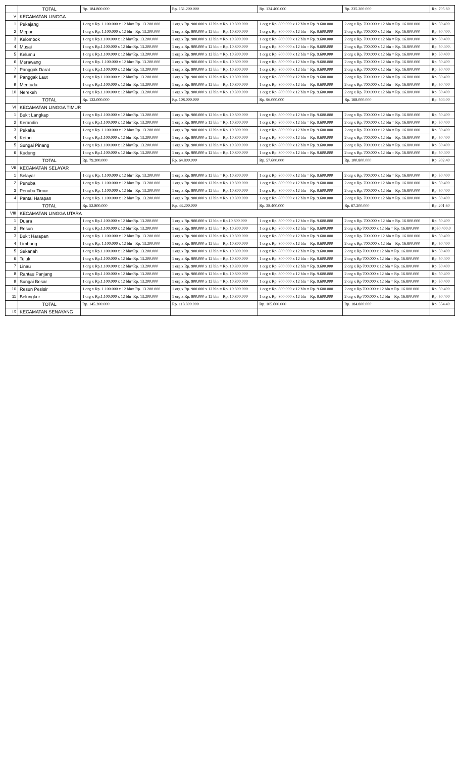| | TOTAL | Rp. 184.800.000 | Rp. 151.200.000 | Rp. 134.400.000 | Rp. 235.200.000 | Rp. 705.60 |
| V | KECAMATAN LINGGA | | | | | |
| 1 | Pekajang | 1 org x Rp. 1.100.000 x 12 bln= Rp. 13.200.000 | 1 org x Rp. 900.000 x 12 bln = Rp. 10.800.000 | 1 org x Rp. 800.000 x 12 bln = Rp. 9.600.000 | 2 org x Rp. 700.000 x 12 bln = Rp. 16.800.000 | Rp. 50.400. |
| 2 | Mepar | 1 org x Rp. 1.100.000 x 12 bln= Rp. 13.200.000 | 1 org x Rp. 900.000 x 12 bln = Rp. 10.800.000 | 1 org x Rp. 800.000 x 12 bln = Rp. 9.600.000 | 2 org x Rp. 700.000 x 12 bln = Rp. 16.800.000 | Rp. 50.400. |
| 3 | Kelombok | 1 org x Rp.1.100.000 x 12 bln=Rp. 13.200.000 | 1 org x Rp. 900.000 x 12 bln = Rp. 10.800.000 | 1 org x Rp. 800.000 x 12 bln = Rp. 9.600.000 | 2 org x Rp. 700.000 x 12 bln = Rp. 16.800.000 | Rp. 50.400. |
| 4 | Musai | 1 org x Rp.1.100.000 x 12 bln=Rp. 13.200.000 | 1 org x Rp. 900.000 x 12 bln = Rp. 10.800.000 | 1 org x Rp. 800.000 x 12 bln = Rp. 9.600.000 | 2 org x Rp. 700.000 x 12 bln = Rp. 16.800.000 | Rp. 50.400. |
| 5 | Kelumu | 1 org x Rp.1.100.000 x 12 bln=Rp. 13.200.000 | 1 org x Rp. 900.000 x 12 bln = Rp. 10.800.000 | 1 org x Rp. 800.000 x 12 bln = Rp. 9.600.000 | 2 org x Rp. 700.000 x 12 bln = Rp. 16.800.000 | Rp. 50.400 |
| 6 | Merawang | 1 org x Rp. 1.100.000 x 12 bln= Rp. 13.200.000 | 1 org x Rp. 900.000 x 12 bln = Rp. 10.800.000 | 1 org x Rp. 800.000 x 12 bln = Rp. 9.600.000 | 2 org x Rp. 700.000 x 12 bln = Rp. 16.800.000 | Rp. 50.400 |
| 7 | Panggak Darat | 1 org x Rp.1.100.000 x 12 bln=Rp. 13.200.000 | 1 org x Rp. 900.000 x 12 bln = Rp. 10.800.000 | 1 org x Rp. 800.000 x 12 bln = Rp. 9.600.000 | 2 org x Rp. 700.000 x 12 bln = Rp. 16.800.000 | Rp. 50.400 |
| 8 | Panggak Laut | 1 org x Rp.1.100.000 x 12 bln=Rp. 13.200.000 | 1 org x Rp. 900.000 x 12 bln = Rp. 10.800.000 | 1 org x Rp. 800.000 x 12 bln = Rp. 9.600.000 | 2 org x Rp. 700.000 x 12 bln = Rp. 16.800.000 | Rp. 50.400 |
| 9 | Mentuda | 1 org x Rp.1.100.000 x 12 bln=Rp. 13.200.000 | 1 org x Rp. 900.000 x 12 bln = Rp. 10.800.000 | 1 org x Rp. 800.000 x 12 bln = Rp. 9.600.000 | 2 org x Rp. 700.000 x 12 bln = Rp. 16.800.000 | Rp. 50.400 |
| 10 | Nerekeh | 1 org x Rp.1.100.000 x 12 bln=Rp. 13.200.000 | 1 org x Rp. 900.000 x 12 bln = Rp. 10.800.000 | 1 org x Rp. 800.000 x 12 bln = Rp. 9.600.000 | 2 org x Rp. 700.000 x 12 bln = Rp. 16.800.000 | Rp. 50.400 |
| | TOTAL | Rp. 132.000.000 | Rp. 108.000.000 | Rp. 96.000.000 | Rp. 168.000.000 | Rp. 504.00 |
| VI | KECAMATAN LINGGA TIMUR | | | | | |
| 1 | Bukit Langkap | 1 org x Rp.1.100.000 x 12 bln=Rp. 13.200.000 | 1 org x Rp. 900.000 x 12 bln = Rp. 10.800.000 | 1 org x Rp. 800.000 x 12 bln = Rp. 9.600.000 | 2 org x Rp. 700.000 x 12 bln = Rp. 16.800.000 | Rp. 50.400 |
| 2 | Kerandin | 1 org x Rp.1.100.000 x 12 bln=Rp. 13.200.000 | 1 org x Rp. 900.000 x 12 bln = Rp. 10.800.000 | 1 org x Rp. 800.000 x 12 bln = Rp. 9.600.000 | 2 org x Rp. 700.000 x 12 bln = Rp. 16.800.000 | Rp. 50.400 |
| 3 | Pekaka | 1 org x Rp. 1.100.000 x 12 bln= Rp. 13.200.000 | 1 org x Rp. 900.000 x 12 bln = Rp. 10.800.000 | 1 org x Rp. 800.000 x 12 bln = Rp. 9.600.000 | 2 org x Rp. 700.000 x 12 bln = Rp. 16.800.000 | Rp. 50.400 |
| 4 | Keton | 1 org x Rp.1.100.000 x 12 bln=Rp. 13.200.000 | 1 org x Rp. 900.000 x 12 bln = Rp. 10.800.000 | 1 org x Rp. 800.000 x 12 bln = Rp. 9.600.000 | 2 org x Rp. 700.000 x 12 bln = Rp. 16.800.000 | Rp. 50.400 |
| 5 | Sungai Pinang | 1 org x Rp.1.100.000 x 12 bln=Rp. 13.200.000 | 1 org x Rp. 900.000 x 12 bln = Rp. 10.800.000 | 1 org x Rp. 800.000 x 12 bln = Rp. 9.600.000 | 2 org x Rp. 700.000 x 12 bln = Rp. 16.800.000 | Rp. 50.400 |
| 6 | Kudung | 1 org x Rp.1.100.000 x 12 bln=Rp. 13.200.000 | 1 org x Rp. 900.000 x 12 bln = Rp. 10.800.000 | 1 org x Rp. 800.000 x 12 bln = Rp. 9.600.000 | 2 org x Rp. 700.000 x 12 bln = Rp. 16.800.000 | Rp. 50.400 |
| | TOTAL | Rp. 79.200.000 | Rp. 64.800.000 | Rp. 57.600.000 | Rp. 100.800.000 | Rp. 302.40 |
| VII | KECAMATAN SELAYAR | | | | | |
| 1 | Selayar | 1 org x Rp. 1.100.000 x 12 bln= Rp. 13.200.000 | 1 org x Rp. 900.000 x 12 bln = Rp. 10.800.000 | 1 org x Rp. 800.000 x 12 bln = Rp. 9.600.000 | 2 org x Rp. 700.000 x 12 bln = Rp. 16.800.000 | Rp. 50.400 |
| 2 | Penuba | 1 org x Rp. 1.100.000 x 12 bln= Rp. 13.200.000 | 1 org x Rp. 900.000 x 12 bln = Rp. 10.800.000 | 1 org x Rp. 800.000 x 12 bln = Rp. 9.600.000 | 2 org x Rp. 700.000 x 12 bln = Rp. 16.800.000 | Rp. 50.400 |
| 3 | Penuba Timur | 1 org x Rp. 1.100.000 x 12 bln= Rp. 13.200.000 | 1 org x Rp. 900.000 x 12 bln = Rp. 10.800.000 | 1 org x Rp. 800.000 x 12 bln = Rp. 9.600.000 | 2 org x Rp. 700.000 x 12 bln = Rp. 16.800.000 | Rp. 50.400 |
| 4 | Pantai Harapan | 1 org x Rp. 1.100.000 x 12 bln= Rp. 13.200.000 | 1 org x Rp. 900.000 x 12 bln = Rp. 10.800.000 | 1 org x Rp. 800.000 x 12 bln = Rp. 9.600.000 | 2 org x Rp. 700.000 x 12 bln = Rp. 16.800.000 | Rp. 50.400 |
| | TOTAL | Rp. 52.800.000 | Rp. 43.200.000 | Rp. 38.400.000 | Rp. 67.200.000 | Rp. 201.60 |
| VIII | KECAMATAN LINGGA UTARA | | | | | |
| 1 | Duara | 1 org x Rp.1.100.000 x 12 bln=Rp. 13.200.000 | 1 org x Rp. 900.000 x 12 bln = Rp.10.800.000 | 1 org x Rp. 800.000 x 12 bln = Rp. 9.600.000 | 2 org x Rp. 700.000 x 12 bln = Rp. 16.800.000 | Rp. 50.400 |
| 2 | Resun | 1 org x Rp.1.100.000 x 12 bln=Rp. 13.200.000 | 1 org x Rp. 900.000 x 12 bln = Rp. 10.800.000 | 1 org x Rp. 800.000 x 12 bln = Rp. 9.600.000 | 2 org x Rp 700.000 x 12 bln = Rp. 16.800.000 | Rp50,400,0 |
| 3 | Bukit Harapan | 1 org x Rp. 1.100.000 x 12 bln= Rp. 13.200.000 | 1 org x Rp. 900.000 x 12 bln = Rp. 10.800.000 | 1 org x Rp. 800.000 x 12 bln = Rp. 9.600.000 | 2 org x Rp. 700.000 x 12 bln = Rp. 16.800.000 | Rp. 50.400 |
| 4 | Limbung | 1 org x Rp. 1.100.000 x 12 bln= Rp. 13.200.000 | 1 org x Rp. 900.000 x 12 bln = Rp. 10.800.000 | 1 org x Rp. 800.000 x 12 bln = Rp. 9.600.000 | 2 org x Rp. 700.000 x 12 bln = Rp. 16.800.000 | Rp. 50.400 |
| 5 | Sekanah | 1 org x Rp.1.100.000 x 12 bln=Rp. 13.200.000 | 1 org x Rp. 900.000 x 12 bln = Rp. 10.800.000 | 1 org x Rp. 800.000 x 12 bln = Rp. 9.600.000 | 2 org x Rp 700.000 x 12 bln = Rp. 16.800.000 | Rp. 50.400 |
| 6 | Teluk | 1 org x Rp.1.100.000 x 12 bln=Rp. 13.200.000 | 1 org x Rp. 900.000 x 12 bln = Rp. 10.800.000 | 1 org x Rp. 800.000 x 12 bln = Rp. 9.600.000 | 2 org x Rp 700.000 x 12 bln = Rp. 16.800.000 | Rp. 50.400 |
| 7 | Linau | 1 org x Rp.1.100.000 x 12 bln=Rp. 13.200.000 | 1 org x Rp. 900.000 x 12 bln = Rp. 10.800.000 | 1 org x Rp. 800.000 x 12 bln = Rp. 9.600.000 | 2 org x Rp 700.000 x 12 bln = Rp. 16.800.000 | Rp. 50.400 |
| 8 | Rantau Panjang | 1 org x Rp.1.100.000 x 12 bln=Rp. 13.200.000 | 1 org x Rp. 900.000 x 12 bln = Rp. 10.800.000 | 1 org x Rp. 800.000 x 12 bln = Rp. 9.600.000 | 2 org x Rp 700.000 x 12 bln = Rp. 16.800.000 | Rp. 50.400 |
| 9 | Sungai Besar | 1 org x Rp.1.100.000 x 12 bln=Rp. 13.200.000 | 1 org x Rp. 900.000 x 12 bln = Rp. 10.800.000 | 1 org x Rp. 800.000 x 12 bln = Rp. 9.600.000 | 2 org x Rp 700.000 x 12 bln = Rp. 16.800.000 | Rp. 50.400 |
| 10 | Resun Pesisir | 1 org x Rp. 1.100.000 x 12 bln= Rp. 13.200.000 | 1 org x Rp. 900.000 x 12 bln = Rp. 10.800.000 | 1 org x Rp. 800.000 x 12 bln = Rp. 9.600.000 | 2 org x Rp 700.000 x 12 bln = Rp. 16.800.000 | Rp. 50.400 |
| 11 | Belungkur | 1 org x Rp.1.100.000 x 12 bln=Rp. 13.200.000 | 1 org x Rp. 900.000 x 12 bln = Rp. 10.800.000 | 1 org x Rp. 800.000 x 12 bln = Rp. 9.600.000 | 2 org x Rp 700.000 x 12 bln = Rp. 16.800.000 | Rp. 50.400 |
| | TOTAL | Rp. 145.200.000 | Rp. 118.800.000 | Rp. 105.600.000 | Rp. 184.800.000 | Rp. 554.40 |
| IX | KECAMATAN SENAYANG | | | | | |